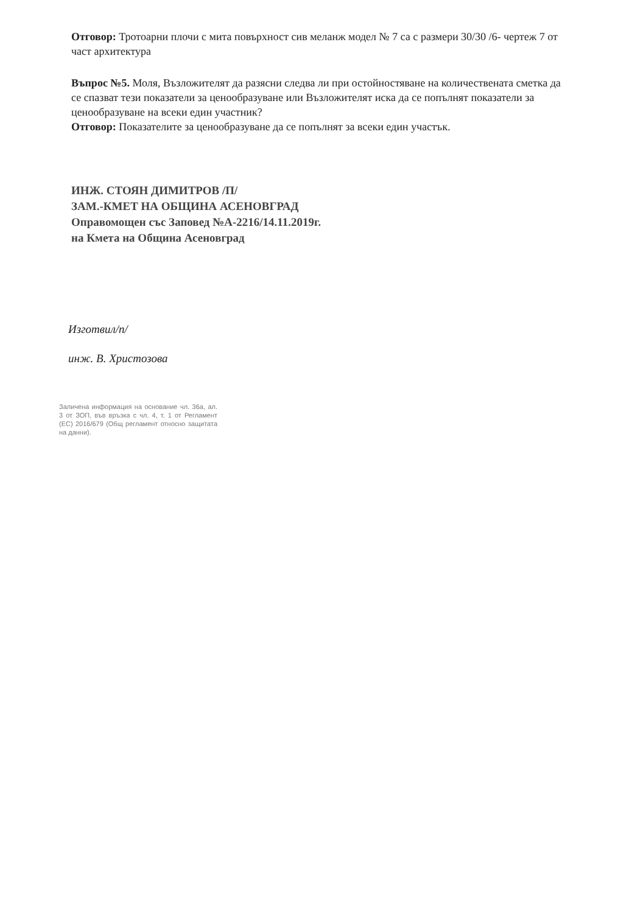Отговор: Тротоарни плочи с мита повърхност сив меланж модел № 7 са с размери 30/30 /6- чертеж 7 от част архитектура
Въпрос №5. Моля, Възложителят да разясни следва ли при остойностяване на количествената сметка да се спазват тези показатели за ценообразуване или Възложителят иска да се попълнят показатели за ценообразуване на всеки един участник?
Отговор: Показателите за ценообразуване да се попълнят за всеки един участък.
ИНЖ. СТОЯН ДИМИТРОВ /П/
ЗАМ.-КМЕТ НА ОБЩИНА АСЕНОВГРАД
Оправомощен със Заповед №А-2216/14.11.2019г.
на Кмета на Община Асеновград
Изготвил/п/
инж. В. Христозова
Заличена информация на основание чл. 36а, ал. 3 от ЗОП, във връзка с чл. 4, т. 1 от Регламент (ЕС) 2016/679 (Общ регламент относно защитата на данни).